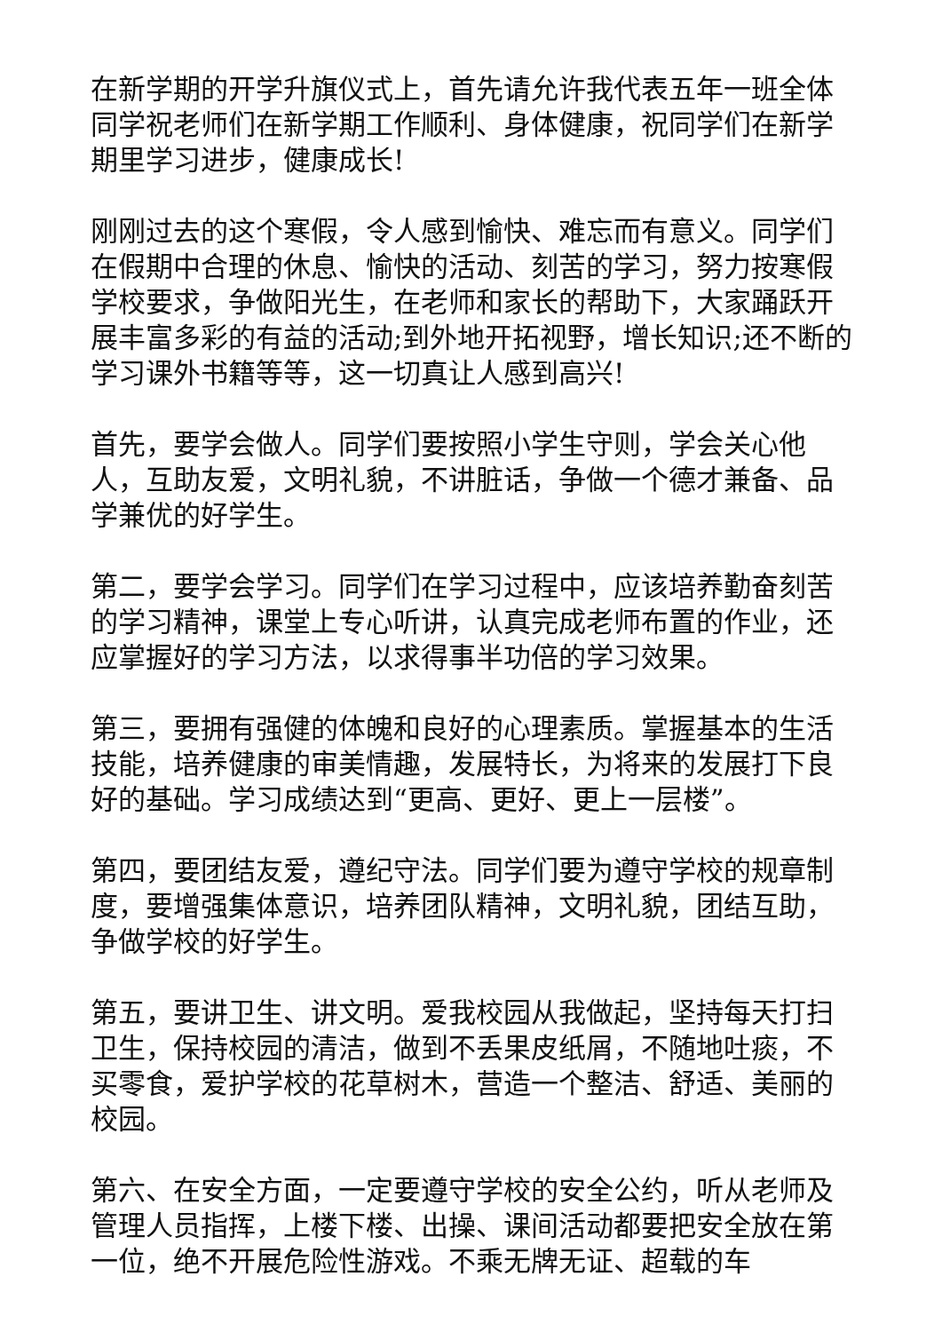在新学期的开学升旗仪式上，首先请允许我代表五年一班全体同学祝老师们在新学期工作顺利、身体健康，祝同学们在新学期里学习进步，健康成长!
刚刚过去的这个寒假，令人感到愉快、难忘而有意义。同学们在假期中合理的休息、愉快的活动、刻苦的学习，努力按寒假学校要求，争做阳光生，在老师和家长的帮助下，大家踊跃开展丰富多彩的有益的活动;到外地开拓视野，增长知识;还不断的学习课外书籍等等，这一切真让人感到高兴!
首先，要学会做人。同学们要按照小学生守则，学会关心他人，互助友爱，文明礼貌，不讲脏话，争做一个德才兼备、品学兼优的好学生。
第二，要学会学习。同学们在学习过程中，应该培养勤奋刻苦的学习精神，课堂上专心听讲，认真完成老师布置的作业，还应掌握好的学习方法，以求得事半功倍的学习效果。
第三，要拥有强健的体魄和良好的心理素质。掌握基本的生活技能，培养健康的审美情趣，发展特长，为将来的发展打下良好的基础。学习成绩达到“更高、更好、更上一层楼”。
第四，要团结友爱，遵纪守法。同学们要为遵守学校的规章制度，要增强集体意识，培养团队精神，文明礼貌，团结互助，争做学校的好学生。
第五，要讲卫生、讲文明。爱我校园从我做起，坚持每天打扫卫生，保持校园的清洁，做到不丢果皮纸屑，不随地吐痰，不买零食，爱护学校的花草树木，营造一个整洁、舒适、美丽的校园。
第六、在安全方面，一定要遵守学校的安全公约，听从老师及管理人员指挥，上楼下楼、出操、课间活动都要把安全放在第一位，绝不开展危险性游戏。不乘无牌无证、超载的车